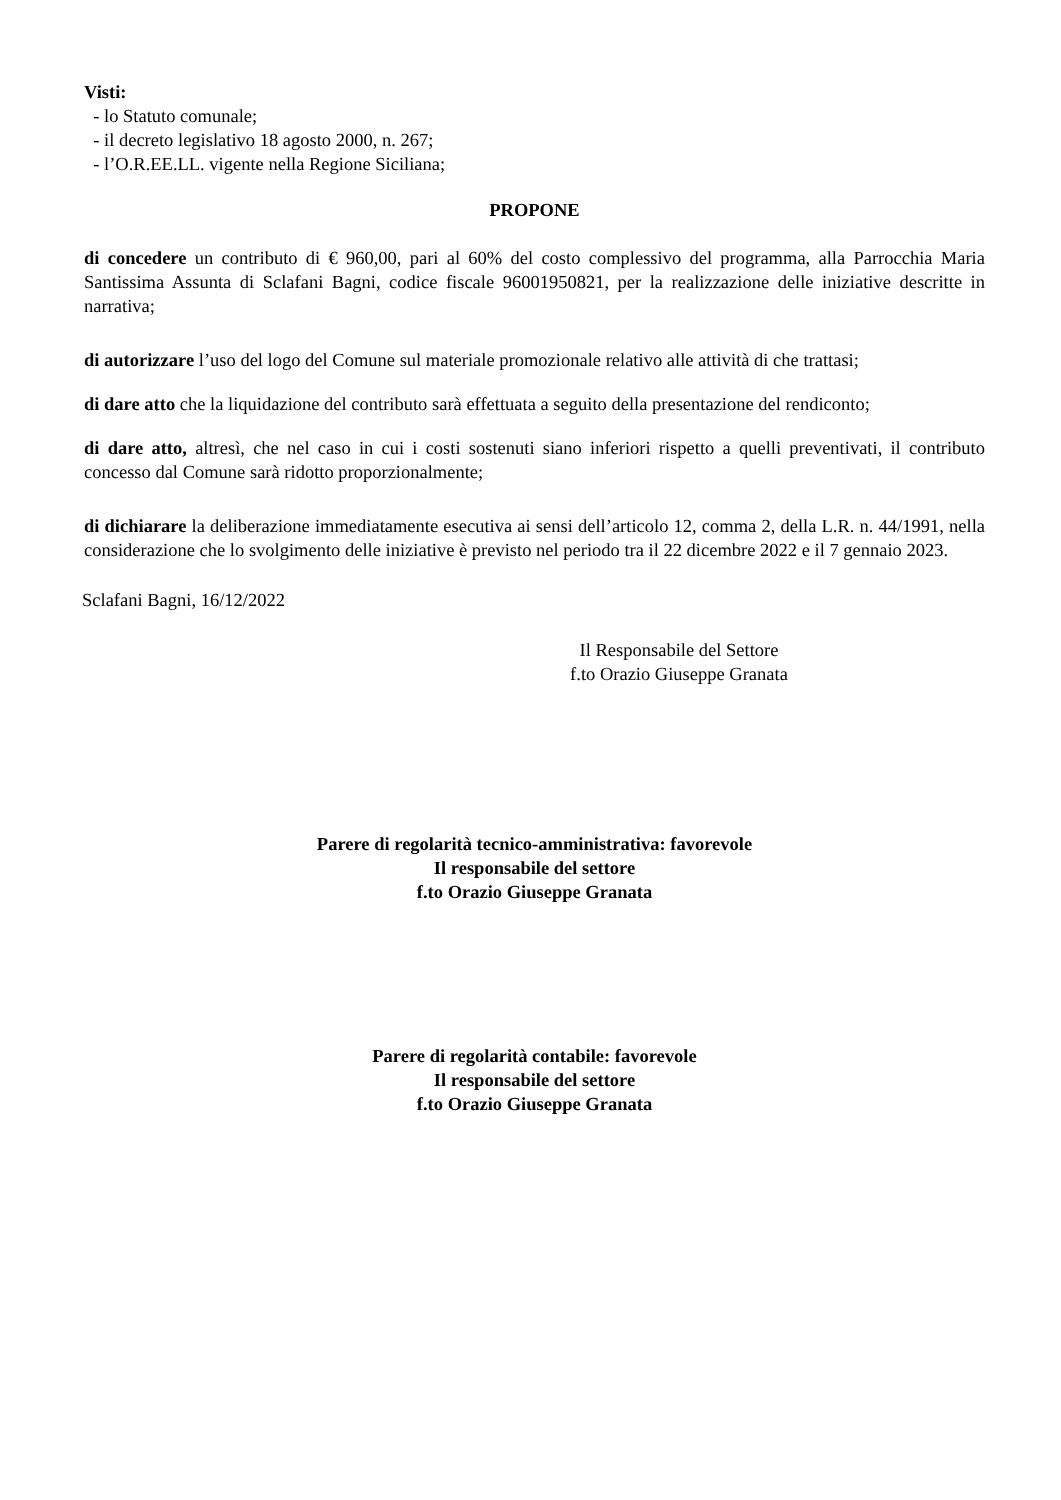Visti:
- lo Statuto comunale;
- il decreto legislativo 18 agosto 2000, n. 267;
- l’O.R.EE.LL. vigente nella Regione Siciliana;
PROPONE
di concedere un contributo di € 960,00, pari al 60% del costo complessivo del programma, alla Parrocchia Maria Santissima Assunta di Sclafani Bagni, codice fiscale 96001950821, per la realizzazione delle iniziative descritte in narrativa;
di autorizzare l’uso del logo del Comune sul materiale promozionale relativo alle attività di che trattasi;
di dare atto che la liquidazione del contributo sarà effettuata a seguito della presentazione del rendiconto;
di dare atto, altresì, che nel caso in cui i costi sostenuti siano inferiori rispetto a quelli preventivati, il contributo concesso dal Comune sarà ridotto proporzionalmente;
di dichiarare la deliberazione immediatamente esecutiva ai sensi dell’articolo 12, comma 2, della L.R. n. 44/1991, nella considerazione che lo svolgimento delle iniziative è previsto nel periodo tra il 22 dicembre 2022 e il 7 gennaio 2023.
Sclafani Bagni, 16/12/2022
Il Responsabile del Settore
f.to Orazio Giuseppe Granata
Parere di regolarità tecnico-amministrativa: favorevole
Il responsabile del settore
f.to Orazio Giuseppe Granata
Parere di regolarità contabile: favorevole
Il responsabile del settore
f.to Orazio Giuseppe Granata